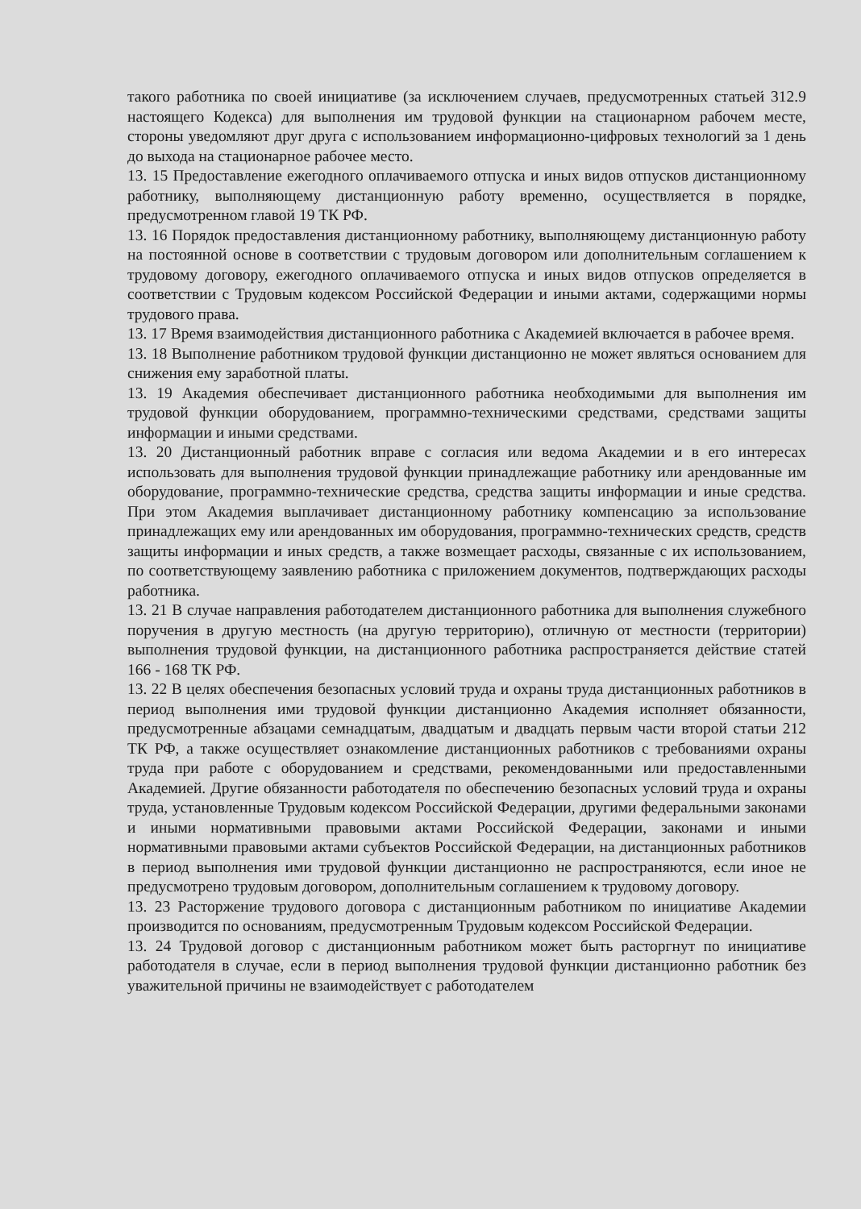такого работника по своей инициативе (за исключением случаев, предусмотренных статьей 312.9 настоящего Кодекса) для выполнения им трудовой функции на стационарном рабочем месте, стороны уведомляют друг друга с использованием информационно-цифровых технологий за 1 день до выхода на стационарное рабочее место.
13. 15 Предоставление ежегодного оплачиваемого отпуска и иных видов отпусков дистанционному работнику, выполняющему дистанционную работу временно, осуществляется в порядке, предусмотренном главой 19 ТК РФ.
13. 16 Порядок предоставления дистанционному работнику, выполняющему дистанционную работу на постоянной основе в соответствии с трудовым договором или дополнительным соглашением к трудовому договору, ежегодного оплачиваемого отпуска и иных видов отпусков определяется в соответствии с Трудовым кодексом Российской Федерации и иными актами, содержащими нормы трудового права.
13. 17 Время взаимодействия дистанционного работника с Академией включается в рабочее время.
13. 18 Выполнение работником трудовой функции дистанционно не может являться основанием для снижения ему заработной платы.
13. 19 Академия обеспечивает дистанционного работника необходимыми для выполнения им трудовой функции оборудованием, программно-техническими средствами, средствами защиты информации и иными средствами.
13. 20 Дистанционный работник вправе с согласия или ведома Академии и в его интересах использовать для выполнения трудовой функции принадлежащие работнику или арендованные им оборудование, программно-технические средства, средства защиты информации и иные средства. При этом Академия выплачивает дистанционному работнику компенсацию за использование принадлежащих ему или арендованных им оборудования, программно-технических средств, средств защиты информации и иных средств, а также возмещает расходы, связанные с их использованием, по соответствующему заявлению работника с приложением документов, подтверждающих расходы работника.
13. 21 В случае направления работодателем дистанционного работника для выполнения служебного поручения в другую местность (на другую территорию), отличную от местности (территории) выполнения трудовой функции, на дистанционного работника распространяется действие статей 166 - 168 ТК РФ.
13. 22 В целях обеспечения безопасных условий труда и охраны труда дистанционных работников в период выполнения ими трудовой функции дистанционно Академия исполняет обязанности, предусмотренные абзацами семнадцатым, двадцатым и двадцать первым части второй статьи 212 ТК РФ, а также осуществляет ознакомление дистанционных работников с требованиями охраны труда при работе с оборудованием и средствами, рекомендованными или предоставленными Академией. Другие обязанности работодателя по обеспечению безопасных условий труда и охраны труда, установленные Трудовым кодексом Российской Федерации, другими федеральными законами и иными нормативными правовыми актами Российской Федерации, законами и иными нормативными правовыми актами субъектов Российской Федерации, на дистанционных работников в период выполнения ими трудовой функции дистанционно не распространяются, если иное не предусмотрено трудовым договором, дополнительным соглашением к трудовому договору.
13. 23 Расторжение трудового договора с дистанционным работником по инициативе Академии производится по основаниям, предусмотренным Трудовым кодексом Российской Федерации.
13. 24 Трудовой договор с дистанционным работником может быть расторгнут по инициативе работодателя в случае, если в период выполнения трудовой функции дистанционно работник без уважительной причины не взаимодействует с работодателем